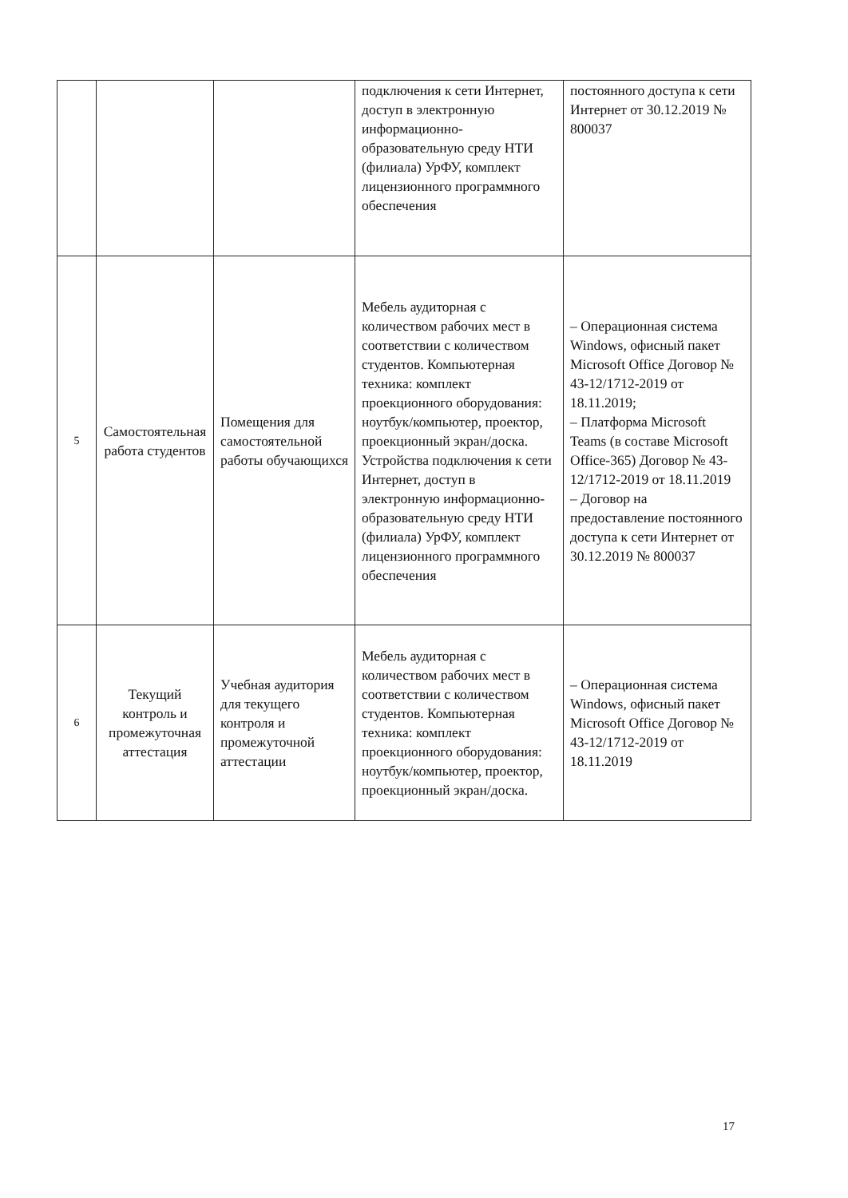| | | | подключения к сети Интернет, доступ в электронную информационно-образовательную среду НТИ (филиала) УрФУ, комплект лицензионного программного обеспечения | постоянного доступа к сети Интернет от 30.12.2019 № 800037 |
| 5 | Самостоятельная работа студентов | Помещения для самостоятельной работы обучающихся | Мебель аудиторная с количеством рабочих мест в соответствии с количеством студентов. Компьютерная техника: комплект проекционного оборудования: ноутбук/компьютер, проектор, проекционный экран/доска. Устройства подключения к сети Интернет, доступ в электронную информационно-образовательную среду НТИ (филиала) УрФУ, комплект лицензионного программного обеспечения | – Операционная система Windows, офисный пакет Microsoft Office Договор № 43-12/1712-2019 от 18.11.2019; – Платформа Microsoft Teams (в составе Microsoft Office-365) Договор № 43-12/1712-2019 от 18.11.2019 – Договор на предоставление постоянного доступа к сети Интернет от 30.12.2019 № 800037 |
| 6 | Текущий контроль и промежуточная аттестация | Учебная аудитория для текущего контроля и промежуточной аттестации | Мебель аудиторная с количеством рабочих мест в соответствии с количеством студентов. Компьютерная техника: комплект проекционного оборудования: ноутбук/компьютер, проектор, проекционный экран/доска. | – Операционная система Windows, офисный пакет Microsoft Office Договор № 43-12/1712-2019 от 18.11.2019 |
17